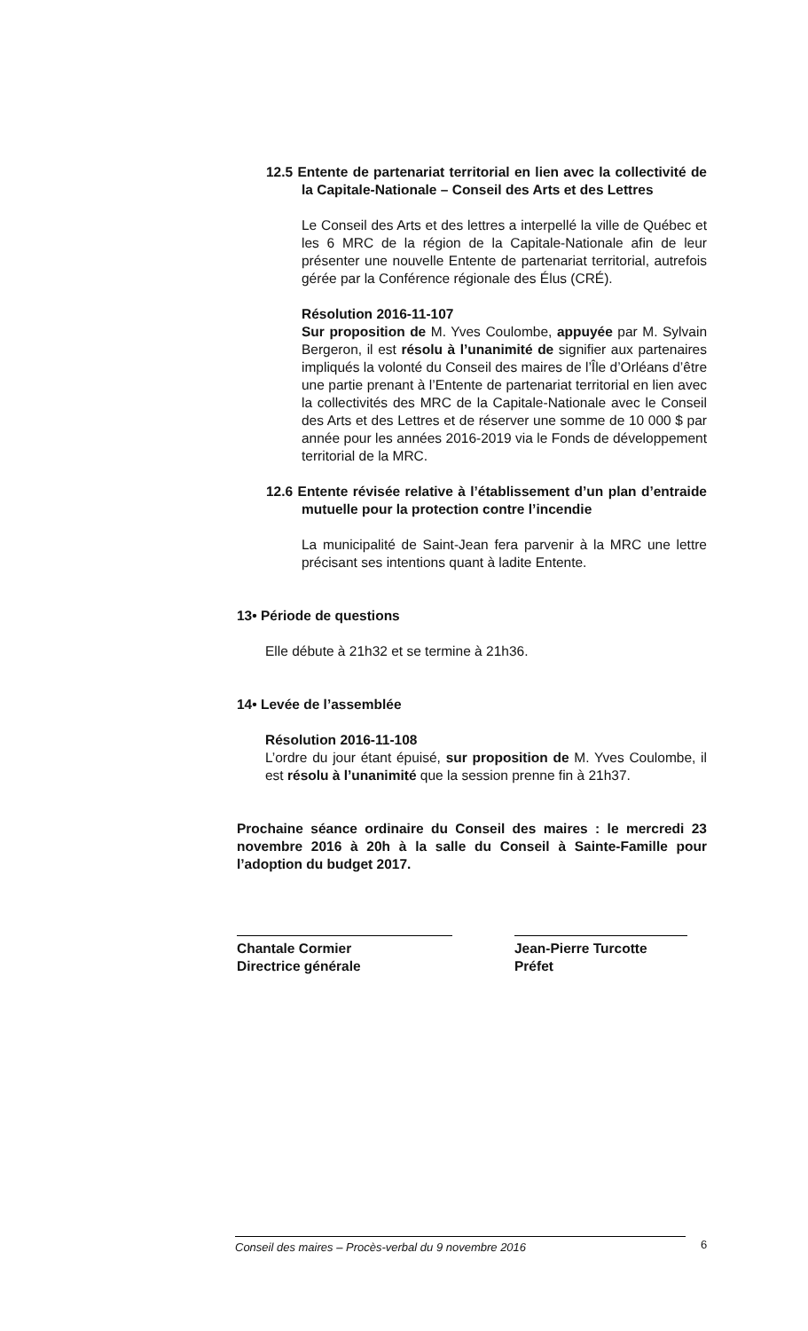12.5 Entente de partenariat territorial en lien avec la collectivité de la Capitale-Nationale – Conseil des Arts et des Lettres
Le Conseil des Arts et des lettres a interpellé la ville de Québec et les 6 MRC de la région de la Capitale-Nationale afin de leur présenter une nouvelle Entente de partenariat territorial, autrefois gérée par la Conférence régionale des Élus (CRÉ).
Résolution 2016-11-107
Sur proposition de M. Yves Coulombe, appuyée par M. Sylvain Bergeron, il est résolu à l’unanimité de signifier aux partenaires impliqués la volonté du Conseil des maires de l’Île d’Orléans d’être une partie prenant à l’Entente de partenariat territorial en lien avec la collectivités des MRC de la Capitale-Nationale avec le Conseil des Arts et des Lettres et de réserver une somme de 10 000 $ par année pour les années 2016-2019 via le Fonds de développement territorial de la MRC.
12.6 Entente révisée relative à l’établissement d’un plan d’entraide mutuelle pour la protection contre l’incendie
La municipalité de Saint-Jean fera parvenir à la MRC une lettre précisant ses intentions quant à ladite Entente.
13• Période de questions
Elle débute à 21h32 et se termine à 21h36.
14• Levée de l’assemblée
Résolution 2016-11-108
L’ordre du jour étant épuisé, sur proposition de M. Yves Coulombe, il est résolu à l’unanimité que la session prenne fin à 21h37.
Prochaine séance ordinaire du Conseil des maires : le mercredi 23 novembre 2016 à 20h à la salle du Conseil à Sainte-Famille pour l’adoption du budget 2017.
Chantale Cormier
Directrice générale
Jean-Pierre Turcotte
Préfet
Conseil des maires – Procès-verbal du 9 novembre 2016 6